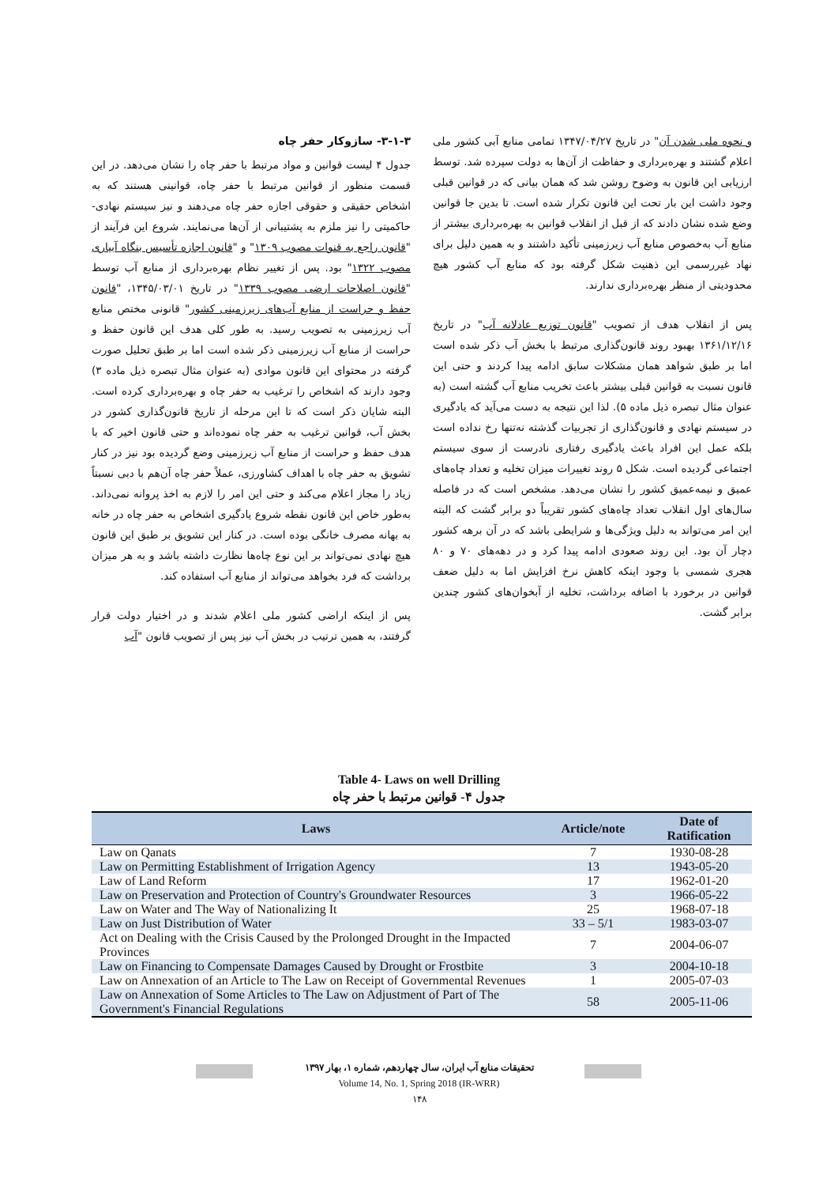۳-۱-۳- سازوکار حفر چاه
جدول ۴ لیست قوانین و مواد مرتبط با حفر چاه را نشان می‌دهد. در این قسمت منظور از قوانین مرتبط با حفر چاه، قوانینی هستند که به اشخاص حقیقی و حقوقی اجازه حفر چاه می‌دهند و نیز سیستم نهادی- حاکمیتی را نیز ملزم به پشتیبانی از آن‌ها می‌نمایند. شروع این فرآیند از "قانون راجع به قنوات مصوب ۱۳۰۹" و "قانون اجازه تأسیس بنگاه آبیاری مصوب ۱۳۲۲" بود. پس از تغییر نظام بهره‌برداری از منابع آب توسط "قانون اصلاحات ارضی مصوب ۱۳۳۹" در تاریخ ۱۳۴۵/۰۳/۰۱، "قانون حفظ و حراست از منابع آب‌های زیرزمینی کشور" قانونی مختص منابع آب زیرزمینی به تصویب رسید. به طور کلی هدف این قانون حفظ و حراست از منابع آب زیرزمینی ذکر شده است اما بر طبق تحلیل صورت گرفته در محتوای این قانون موادی (به عنوان مثال تبصره ذیل ماده ۳) وجود دارند که اشخاص را ترغیب به حفر چاه و بهره‌برداری کرده است. البته شایان ذکر است که تا این مرحله از تاریخ قانون‌گذاری کشور در بخش آب، قوانین ترغیب به حفر چاه نموده‌اند و حتی قانون اخیر که با هدف حفظ و حراست از منابع آب زیرزمینی وضع گردیده بود نیز در کنار تشویق به حفر چاه با اهداف کشاورزی، عملاً حفر چاه آن‌هم با دبی نسبتاً زیاد را مجاز اعلام می‌کند و حتی این امر را لازم به اخذ پروانه نمی‌داند. به‌طور خاص این قانون نقطه شروع یادگیری اشخاص به حفر چاه در خانه به بهانه مصرف خانگی بوده است. در کنار این تشویق بر طبق این قانون هیچ نهادی نمی‌تواند بر این نوع چاه‌ها نظارت داشته باشد و به هر میزان برداشت که فرد بخواهد می‌تواند از منابع آب استفاده کند.
پس از اینکه اراضی کشور ملی اعلام شدند و در اختیار دولت قرار گرفتند، به همین ترتیب در بخش آب نیز پس از تصویب قانون "آب
و نحوه ملی شدن آن" در تاریخ ۱۳۴۷/۰۴/۲۷ تمامی منابع آبی کشور ملی اعلام گشتند و بهره‌برداری و حفاظت از آن‌ها به دولت سپرده شد. توسط ارزیابی این قانون به وضوح روشن شد که همان بیانی که در قوانین قبلی وجود داشت این بار تحت این قانون تکرار شده است. تا بدین جا قوانین وضع شده نشان دادند که از قبل از انقلاب قوانین به بهره‌برداری بیشتر از منابع آب به‌خصوص منابع آب زیرزمینی تأکید داشتند و به همین دلیل برای نهاد غیررسمی این ذهنیت شکل گرفته بود که منابع آب کشور هیچ محدودیتی از منظر بهره‌برداری ندارند.
پس از انقلاب هدف از تصویب "قانون توزیع عادلانه آب" در تاریخ ۱۳۶۱/۱۲/۱۶ بهبود روند قانون‌گذاری مرتبط با بخش آب ذکر شده است اما بر طبق شواهد همان مشکلات سابق ادامه پیدا کردند و حتی این قانون نسبت به قوانین قبلی بیشتر باعث تخریب منابع آب گشته است (به عنوان مثال تبصره ذیل ماده ۵). لذا این نتیجه به دست می‌آید که یادگیری در سیستم نهادی و قانون‌گذاری از تجربیات گذشته نه‌تنها رخ نداده است بلکه عمل این افراد باعث یادگیری رفتاری نادرست از سوی سیستم اجتماعی گردیده است. شکل ۵ روند تغییرات میزان تخلیه و تعداد چاه‌های عمیق و نیمه‌عمیق کشور را نشان می‌دهد. مشخص است که در فاصله سال‌های اول انقلاب تعداد چاه‌های کشور تقریباً دو برابر گشت که البته این امر می‌تواند به دلیل ویژگی‌ها و شرایطی باشد که در آن برهه کشور دچار آن بود. این روند صعودی ادامه پیدا کرد و در دهه‌های ۷۰ و ۸۰ هجری شمسی با وجود اینکه کاهش نرخ افزایش اما به دلیل ضعف قوانین در برخورد با اضافه برداشت، تخلیه از آبخوان‌های کشور چندین برابر گشت.
Table 4- Laws on well Drilling
جدول ۴- قوانین مرتبط با حفر چاه
| Laws | Article/note | Date of Ratification |
| --- | --- | --- |
| Law on Qanats | 7 | 1930-08-28 |
| Law on Permitting Establishment of Irrigation Agency | 13 | 1943-05-20 |
| Law of Land Reform | 17 | 1962-01-20 |
| Law on Preservation and Protection of Country's Groundwater Resources | 3 | 1966-05-22 |
| Law on Water and The Way of Nationalizing It | 25 | 1968-07-18 |
| Law on Just Distribution of Water | 33 – 5/1 | 1983-03-07 |
| Act on Dealing with the Crisis Caused by the Prolonged Drought in the Impacted Provinces | 7 | 2004-06-07 |
| Law on Financing to Compensate Damages Caused by Drought or Frostbite | 3 | 2004-10-18 |
| Law on Annexation of an Article to The Law on Receipt of Governmental Revenues | 1 | 2005-07-03 |
| Law on Annexation of Some Articles to The Law on Adjustment of Part of The Government's Financial Regulations | 58 | 2005-11-06 |
تحقیقات منابع آب ایران، سال چهاردهم، شماره ۱، بهار ۱۳۹۷
Volume 14, No. 1, Spring 2018 (IR-WRR)
۱۴۸